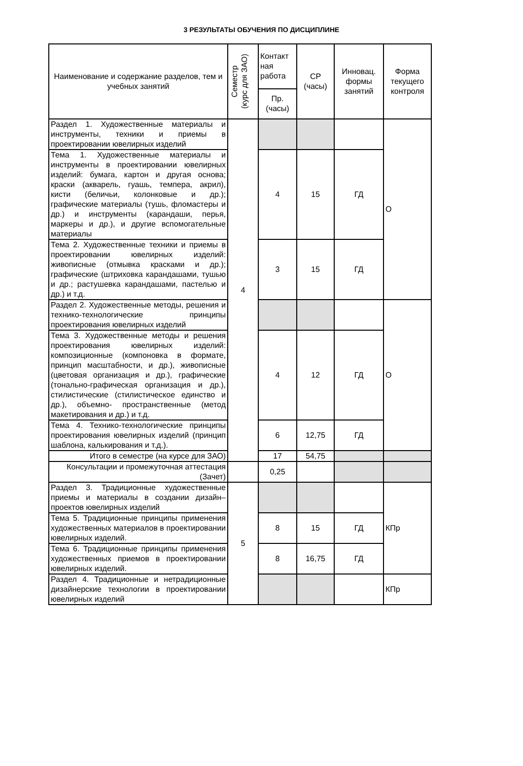3 РЕЗУЛЬТАТЫ ОБУЧЕНИЯ ПО ДИСЦИПЛИНЕ
| Наименование и содержание разделов, тем и учебных занятий | Семестр (курс для ЗАО) | Контакт ная работа | СР (часы) | Инновац. формы занятий | Форма текущего контроля |
| --- | --- | --- | --- | --- | --- |
| | | Пр. (часы) | | | |
| Раздел 1. Художественные материалы и инструменты, техники и приемы в проектировании ювелирных изделий | 4 | | | | О |
| Тема 1. Художественные материалы и инструменты в проектировании ювелирных изделий: бумага, картон и другая основа; краски (акварель, гуашь, темпера, акрил), кисти (беличьи, колонковые и др.); графические материалы (тушь, фломастеры и др.) и инструменты (карандаши, перья, маркеры и др.), и другие вспомогательные материалы | | 4 | 15 | ГД | |
| Тема 2. Художественные техники и приемы в проектировании ювелирных изделий: живописные (отмывка красками и др.); графические (штриховка карандашами, тушью и др.; растушевка карандашами, пастелью и др.) и т.д. | | 3 | 15 | ГД | |
| Раздел 2. Художественные методы, решения и технико-технологические принципы проектирования ювелирных изделий | | | | | О |
| Тема 3. Художественные методы и решения проектирования ювелирных изделий: композиционные (компоновка в формате, принцип масштабности, и др.), живописные (цветовая организация и др.), графические (тонально-графическая организация и др.), стилистические (стилистическое единство и др.), объемно- пространственные (метод макетирования и др.) и т.д. | | 4 | 12 | ГД | |
| Тема 4. Технико-технологические принципы проектирования ювелирных изделий (принцип шаблона, калькирования и т.д.). | | 6 | 12,75 | ГД | |
| Итого в семестре (на курсе для ЗАО) | | 17 | 54,75 | | |
| Консультации и промежуточная аттестация (Зачет) | | 0,25 | | | |
| Раздел 3. Традиционные художественные приемы и материалы в создании дизайн– проектов ювелирных изделий | 5 | | | | КПр |
| Тема 5. Традиционные принципы применения художественных материалов в проектировании ювелирных изделий. | | 8 | 15 | ГД | |
| Тема 6. Традиционные принципы применения художественных приемов в проектировании ювелирных изделий. | | 8 | 16,75 | ГД | |
| Раздел 4. Традиционные и нетрадиционные дизайнерские технологии в проектировании ювелирных изделий | | | | | КПр |